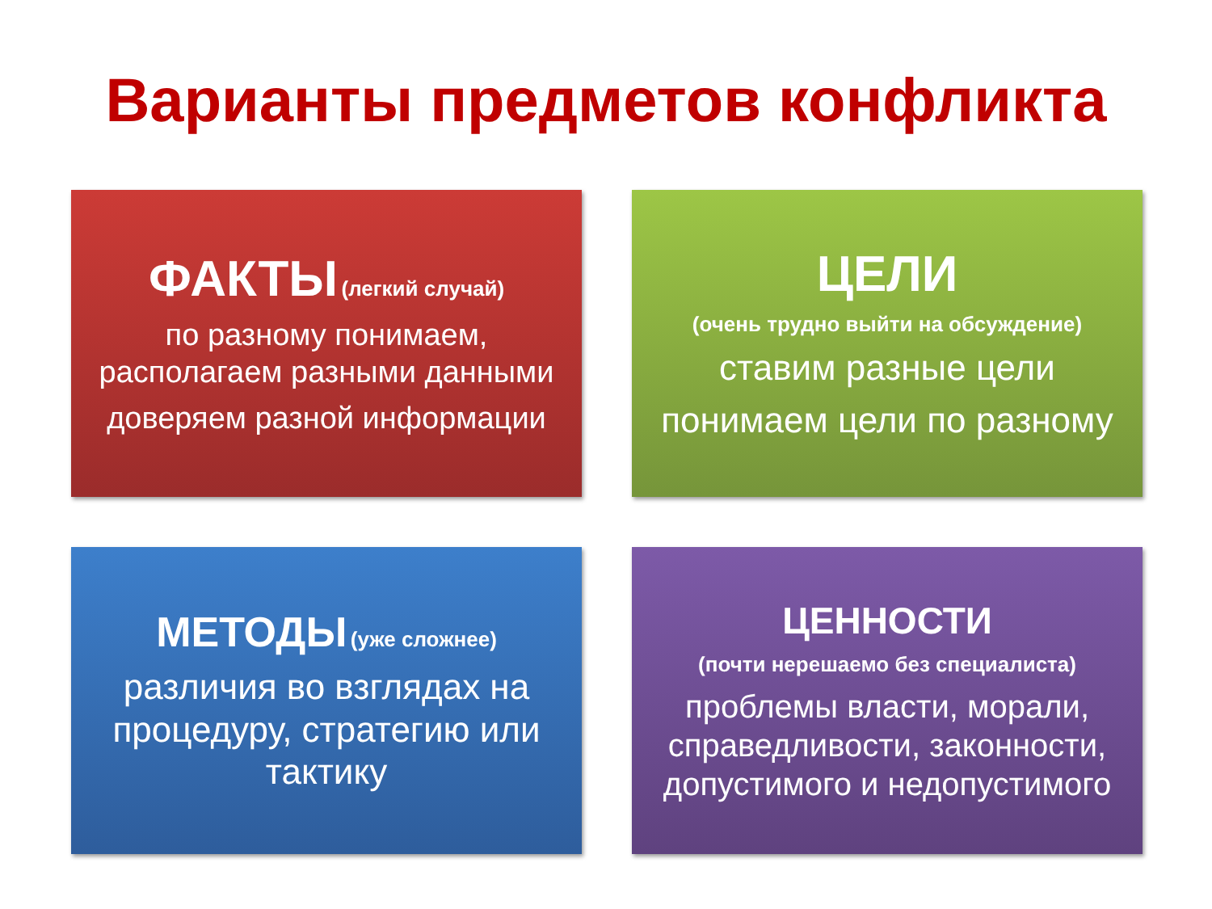Варианты предметов конфликта
ФАКТЫ (легкий случай)
по разному понимаем, располагаем разными данными
доверяем разной информации
ЦЕЛИ
(очень трудно выйти на обсуждение)
ставим разные цели
понимаем цели по разному
МЕТОДЫ (уже сложнее)
различия во взглядах на процедуру, стратегию или тактику
ЦЕННОСТИ
(почти нерешаемо без специалиста)
проблемы власти, морали, справедливости, законности, допустимого и недопустимого